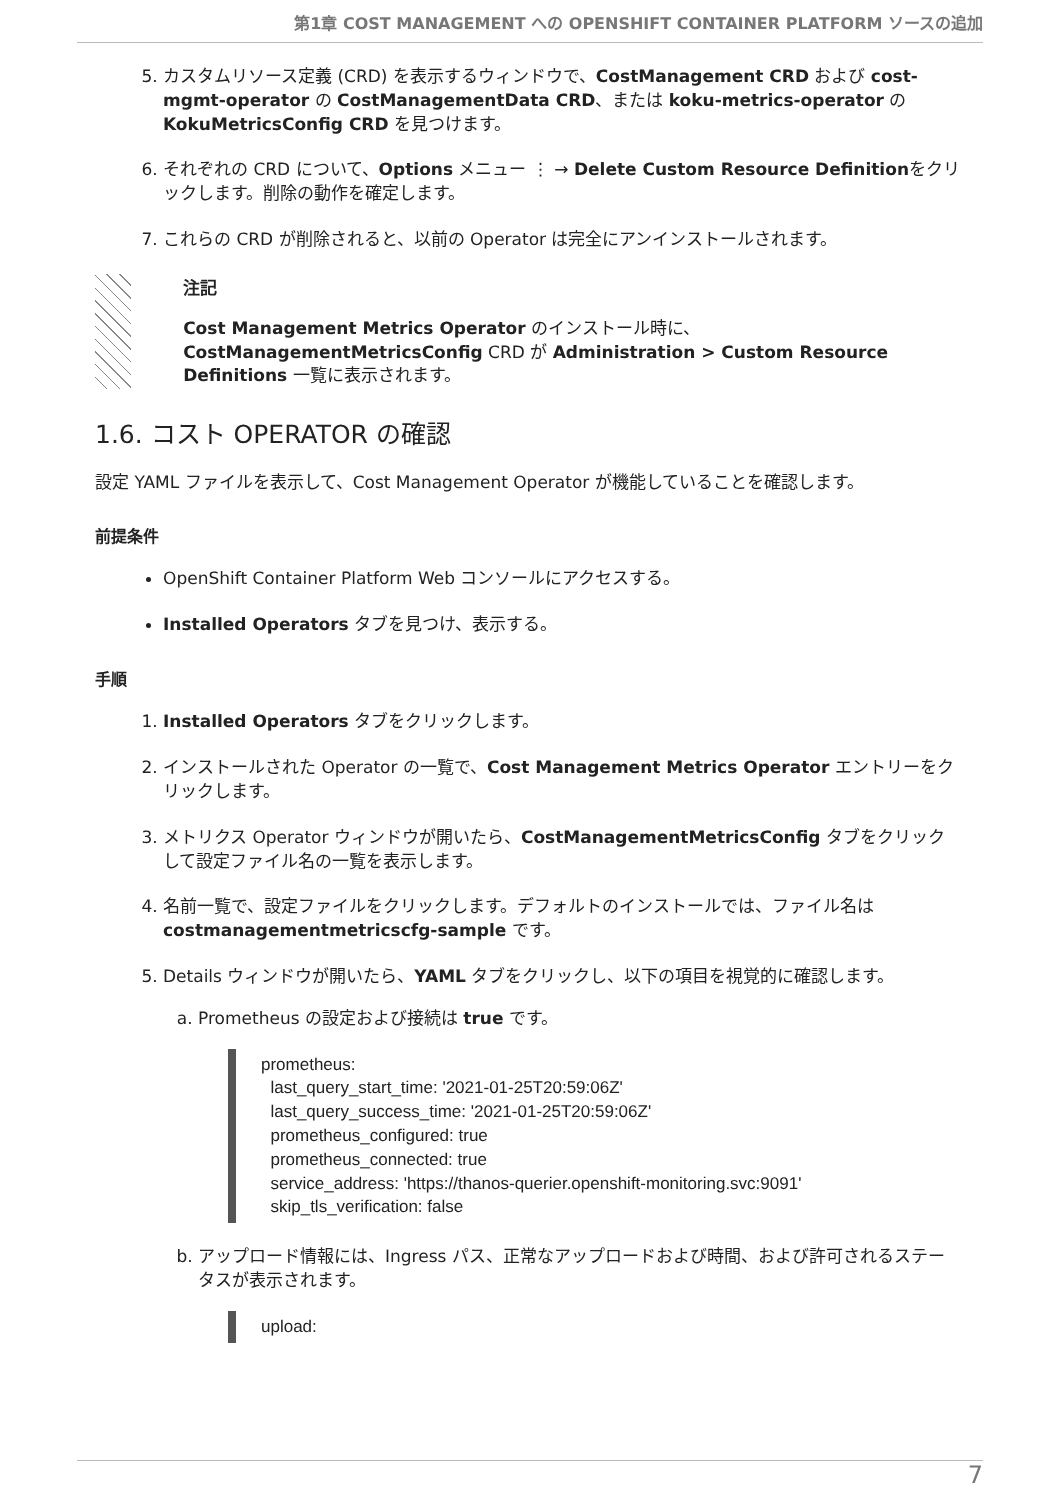第1章 COST MANAGEMENT への OPENSHIFT CONTAINER PLATFORM ソースの追加
5. カスタムリソース定義 (CRD) を表示するウィンドウで、CostManagement CRD および cost-mgmt-operator の CostManagementData CRD、または koku-metrics-operator の KokuMetricsConfig CRD を見つけます。
6. それぞれの CRD について、Options メニュー ⋮ → Delete Custom Resource Definitionをクリックします。削除の動作を確定します。
7. これらの CRD が削除されると、以前の Operator は完全にアンインストールされます。
注記
Cost Management Metrics Operator のインストール時に、CostManagementMetricsConfig CRD が Administration > Custom Resource Definitions 一覧に表示されます。
1.6. コスト OPERATOR の確認
設定 YAML ファイルを表示して、Cost Management Operator が機能していることを確認します。
前提条件
OpenShift Container Platform Web コンソールにアクセスする。
Installed Operators タブを見つけ、表示する。
手順
1. Installed Operators タブをクリックします。
2. インストールされた Operator の一覧で、Cost Management Metrics Operator エントリーをクリックします。
3. メトリクス Operator ウィンドウが開いたら、CostManagementMetricsConfig タブをクリックして設定ファイル名の一覧を表示します。
4. 名前一覧で、設定ファイルをクリックします。デフォルトのインストールでは、ファイル名は costmanagementmetricscfg-sample です。
5. Details ウィンドウが開いたら、YAML タブをクリックし、以下の項目を視覚的に確認します。
a. Prometheus の設定および接続は true です。
prometheus:
  last_query_start_time: '2021-01-25T20:59:06Z'
  last_query_success_time: '2021-01-25T20:59:06Z'
  prometheus_configured: true
  prometheus_connected: true
  service_address: 'https://thanos-querier.openshift-monitoring.svc:9091'
  skip_tls_verification: false
b. アップロード情報には、Ingress パス、正常なアップロードおよび時間、および許可されるステータスが表示されます。
upload:
7